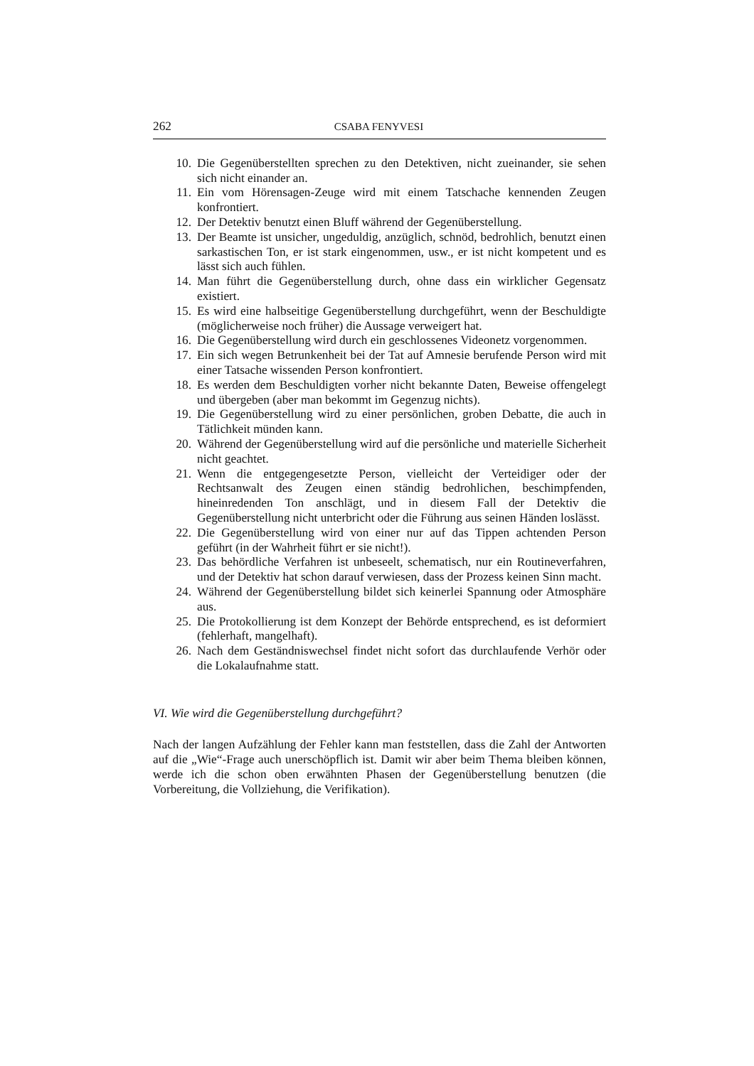262 CSABA FENYVESI
10. Die Gegenüberstellten sprechen zu den Detektiven, nicht zueinander, sie sehen sich nicht einander an.
11. Ein vom Hörensagen-Zeuge wird mit einem Tatschache kennenden Zeugen konfrontiert.
12. Der Detektiv benutzt einen Bluff während der Gegenüberstellung.
13. Der Beamte ist unsicher, ungeduldig, anzüglich, schnöd, bedrohlich, benutzt einen sarkastischen Ton, er ist stark eingenommen, usw., er ist nicht kompetent und es lässt sich auch fühlen.
14. Man führt die Gegenüberstellung durch, ohne dass ein wirklicher Gegensatz existiert.
15. Es wird eine halbseitige Gegenüberstellung durchgeführt, wenn der Beschuldigte (möglicherweise noch früher) die Aussage verweigert hat.
16. Die Gegenüberstellung wird durch ein geschlossenes Videonetz vorgenommen.
17. Ein sich wegen Betrunkenheit bei der Tat auf Amnesie berufende Person wird mit einer Tatsache wissenden Person konfrontiert.
18. Es werden dem Beschuldigten vorher nicht bekannte Daten, Beweise offengelegt und übergeben (aber man bekommt im Gegenzug nichts).
19. Die Gegenüberstellung wird zu einer persönlichen, groben Debatte, die auch in Tätlichkeit münden kann.
20. Während der Gegenüberstellung wird auf die persönliche und materielle Sicherheit nicht geachtet.
21. Wenn die entgegengesetzte Person, vielleicht der Verteidiger oder der Rechtsanwalt des Zeugen einen ständig bedrohlichen, beschimpfenden, hineinredenden Ton anschlägt, und in diesem Fall der Detektiv die Gegenüberstellung nicht unterbricht oder die Führung aus seinen Händen loslässt.
22. Die Gegenüberstellung wird von einer nur auf das Tippen achtenden Person geführt (in der Wahrheit führt er sie nicht!).
23. Das behördliche Verfahren ist unbeseelt, schematisch, nur ein Routineverfahren, und der Detektiv hat schon darauf verwiesen, dass der Prozess keinen Sinn macht.
24. Während der Gegenüberstellung bildet sich keinerlei Spannung oder Atmosphäre aus.
25. Die Protokollierung ist dem Konzept der Behörde entsprechend, es ist deformiert (fehlerhaft, mangelhaft).
26. Nach dem Geständniswechsel findet nicht sofort das durchlaufende Verhör oder die Lokalaufnahme statt.
VI. Wie wird die Gegenüberstellung durchgeführt?
Nach der langen Aufzählung der Fehler kann man feststellen, dass die Zahl der Antworten auf die „Wie“-Frage auch unerschöpflich ist. Damit wir aber beim Thema bleiben können, werde ich die schon oben erwähnten Phasen der Gegenüberstellung benutzen (die Vorbereitung, die Vollziehung, die Verifikation).